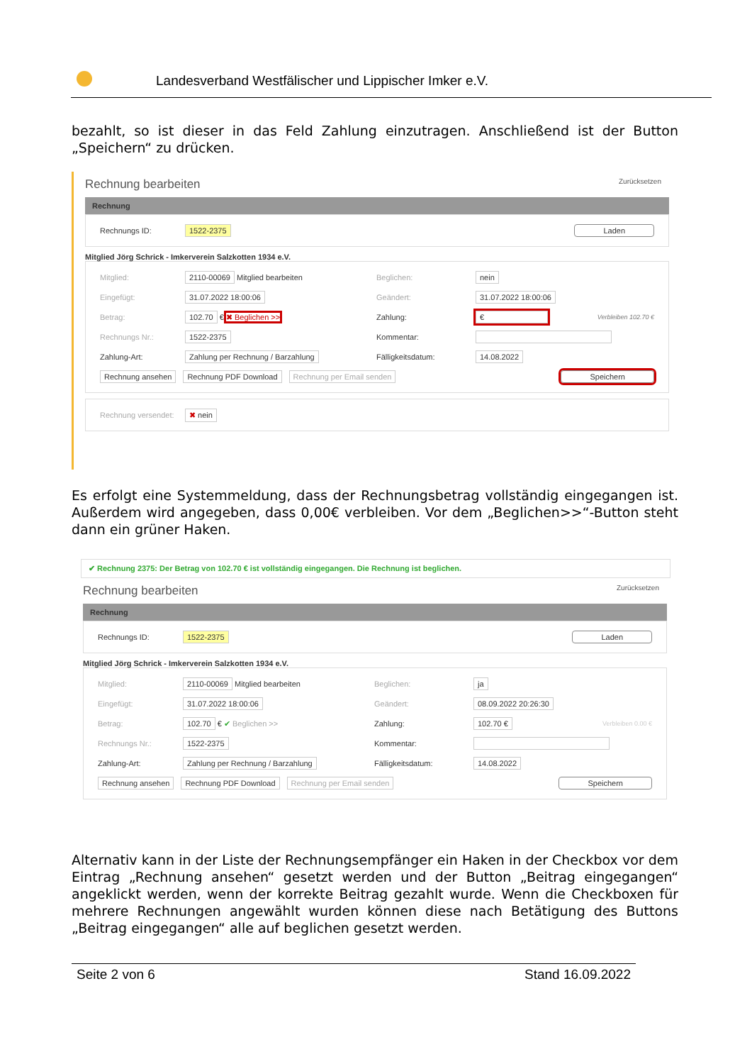Landesverband Westfälischer und Lippischer Imker e.V.
bezahlt, so ist dieser in das Feld Zahlung einzutragen. Anschließend ist der Button „Speichern“ zu drücken.
Rechnung bearbeiten Zurücksetzen
Rechnung
Rechnungs ID: 1522-2375 Laden
Mitglied Jörg Schrick - Imkerverein Salzkotten 1934 e.V.
Mitglied: 2110-00069 Mitglied bearbeiten Beglichen: nein
Eingefügt: 31.07.2022 18:00:06 Geändert: 31.07.2022 18:00:06
Betrag: 102.70 € ✖ Beglichen >> Zahlung: € Verbleiben 102.70 €
Rechnungs Nr.: 1522-2375 Kommentar:
Zahlung-Art: Zahlung per Rechnung / Barzahlung Fälligkeitsdatum: 14.08.2022
Rechnung ansehen Rechnung PDF Download Rechnung per Email senden Speichern
Rechnung versendet: ✖ nein
Es erfolgt eine Systemmeldung, dass der Rechnungsbetrag vollständig eingegangen ist. Außerdem wird angegeben, dass 0,00€ verbleiben. Vor dem „Beglichen>>“-Button steht dann ein grüner Haken.
✔ Rechnung 2375: Der Betrag von 102.70 € ist vollständig eingegangen. Die Rechnung ist beglichen.
Rechnung bearbeiten Zurücksetzen
Rechnung
Rechnungs ID: 1522-2375 Laden
Mitglied Jörg Schrick - Imkerverein Salzkotten 1934 e.V.
Mitglied: 2110-00069 Mitglied bearbeiten Beglichen: ja
Eingefügt: 31.07.2022 18:00:06 Geändert: 08.09.2022 20:26:30
Betrag: 102.70 € ✔ Beglichen >> Zahlung: 102.70 € Verbleiben 0.00 €
Rechnungs Nr.: 1522-2375 Kommentar:
Zahlung-Art: Zahlung per Rechnung / Barzahlung Fälligkeitsdatum: 14.08.2022
Rechnung ansehen Rechnung PDF Download Rechnung per Email senden Speichern
Alternativ kann in der Liste der Rechnungsempfänger ein Haken in der Checkbox vor dem Eintrag „Rechnung ansehen“ gesetzt werden und der Button „Beitrag eingegangen“ angeklickt werden, wenn der korrekte Beitrag gezahlt wurde. Wenn die Checkboxen für mehrere Rechnungen angewählt wurden können diese nach Betätigung des Buttons „Beitrag eingegangen“ alle auf beglichen gesetzt werden.
Seite 2 von 6 Stand 16.09.2022